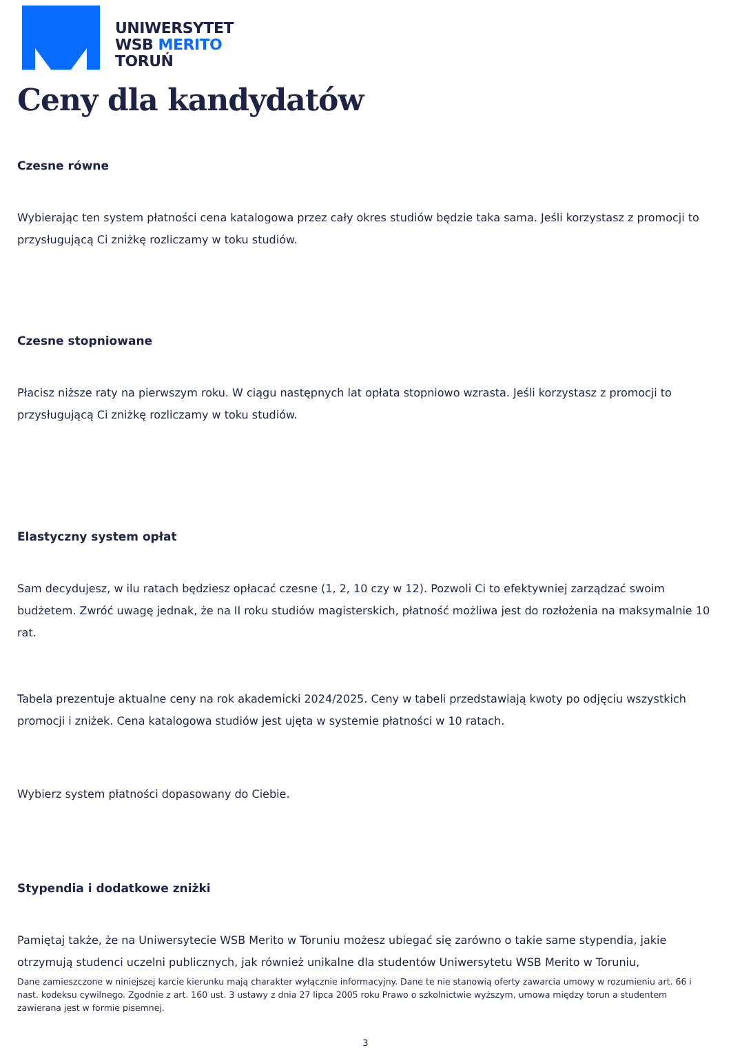UNIWERSYTET
WSB MERITO
TORUŃ
Ceny dla kandydatów
Czesne równe
Wybierając ten system płatności cena katalogowa przez cały okres studiów będzie taka sama. Jeśli korzystasz z promocji to przysługującą Ci zniżkę rozliczamy w toku studiów.
Czesne stopniowane
Płacisz niższe raty na pierwszym roku. W ciągu następnych lat opłata stopniowo wzrasta. Jeśli korzystasz z promocji to przysługującą Ci zniżkę rozliczamy w toku studiów.
Elastyczny system opłat
Sam decydujesz, w ilu ratach będziesz opłacać czesne (1, 2, 10 czy w 12). Pozwoli Ci to efektywniej zarządzać swoim budżetem. Zwróć uwagę jednak, że na II roku studiów magisterskich, płatność możliwa jest do rozłożenia na maksymalnie 10 rat.
Tabela prezentuje aktualne ceny na rok akademicki 2024/2025. Ceny w tabeli przedstawiają kwoty po odjęciu wszystkich promocji i zniżek. Cena katalogowa studiów jest ujęta w systemie płatności w 10 ratach.
Wybierz system płatności dopasowany do Ciebie.
Stypendia i dodatkowe zniżki
Pamiętaj także, że na Uniwersytecie WSB Merito w Toruniu możesz ubiegać się zarówno o takie same stypendia, jakie otrzymują studenci uczelni publicznych, jak również unikalne dla studentów Uniwersytetu WSB Merito w Toruniu,
Dane zamieszczone w niniejszej karcie kierunku mają charakter wyłącznie informacyjny. Dane te nie stanowią oferty zawarcia umowy w rozumieniu art. 66 i nast. kodeksu cywilnego. Zgodnie z art. 160 ust. 3 ustawy z dnia 27 lipca 2005 roku Prawo o szkolnictwie wyższym, umowa między torun a studentem zawierana jest w formie pisemnej.
3